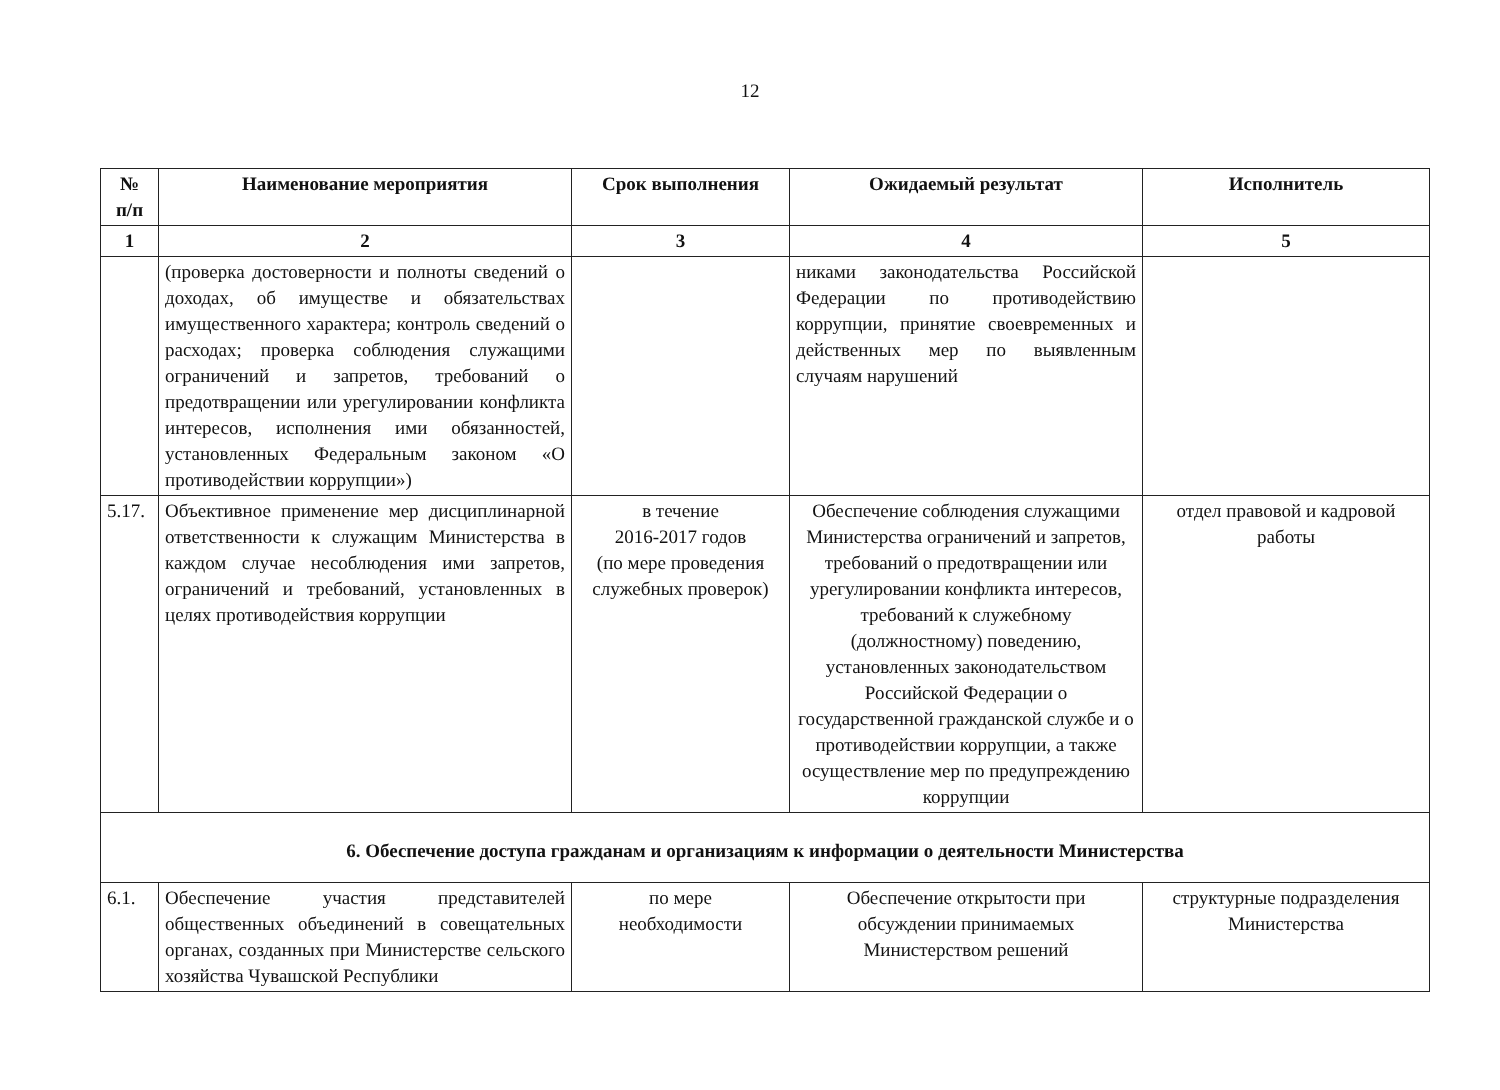12
| № п/п | Наименование мероприятия | Срок выполнения | Ожидаемый результат | Исполнитель |
| --- | --- | --- | --- | --- |
| 1 | 2 | 3 | 4 | 5 |
| | (проверка достоверности и полноты сведений о доходах, об имуществе и обязательствах имущественного характера; контроль сведений о расходах; проверка соблюдения служащими ограничений и запретов, требований о предотвращении или урегулировании конфликта интересов, исполнения ими обязанностей, установленных Федеральным законом «О противодействии коррупции») | | никами законодательства Российской Федерации по противодействию коррупции, принятие своевременных и действенных мер по выявленным случаям нарушений | |
| 5.17. | Объективное применение мер дисциплинарной ответственности к служащим Министерства в каждом случае несоблюдения ими запретов, ограничений и требований, установленных в целях противодействия коррупции | в течение 2016-2017 годов (по мере проведения служебных проверок) | Обеспечение соблюдения служащими Министерства ограничений и запретов, требований о предотвращении или урегулировании конфликта интересов, требований к служебному (должностному) поведению, установленных законодательством Российской Федерации о государственной гражданской службе и о противодействии коррупции, а также осуществление мер по предупреждению коррупции | отдел правовой и кадровой работы |
| 6. Обеспечение доступа гражданам и организациям к информации о деятельности Министерства | | | | |
| 6.1. | Обеспечение участия представителей общественных объединений в совещательных органах, созданных при Министерстве сельского хозяйства Чувашской Республики | по мере необходимости | Обеспечение открытости при обсуждении принимаемых Министерством решений | структурные подразделения Министерства |